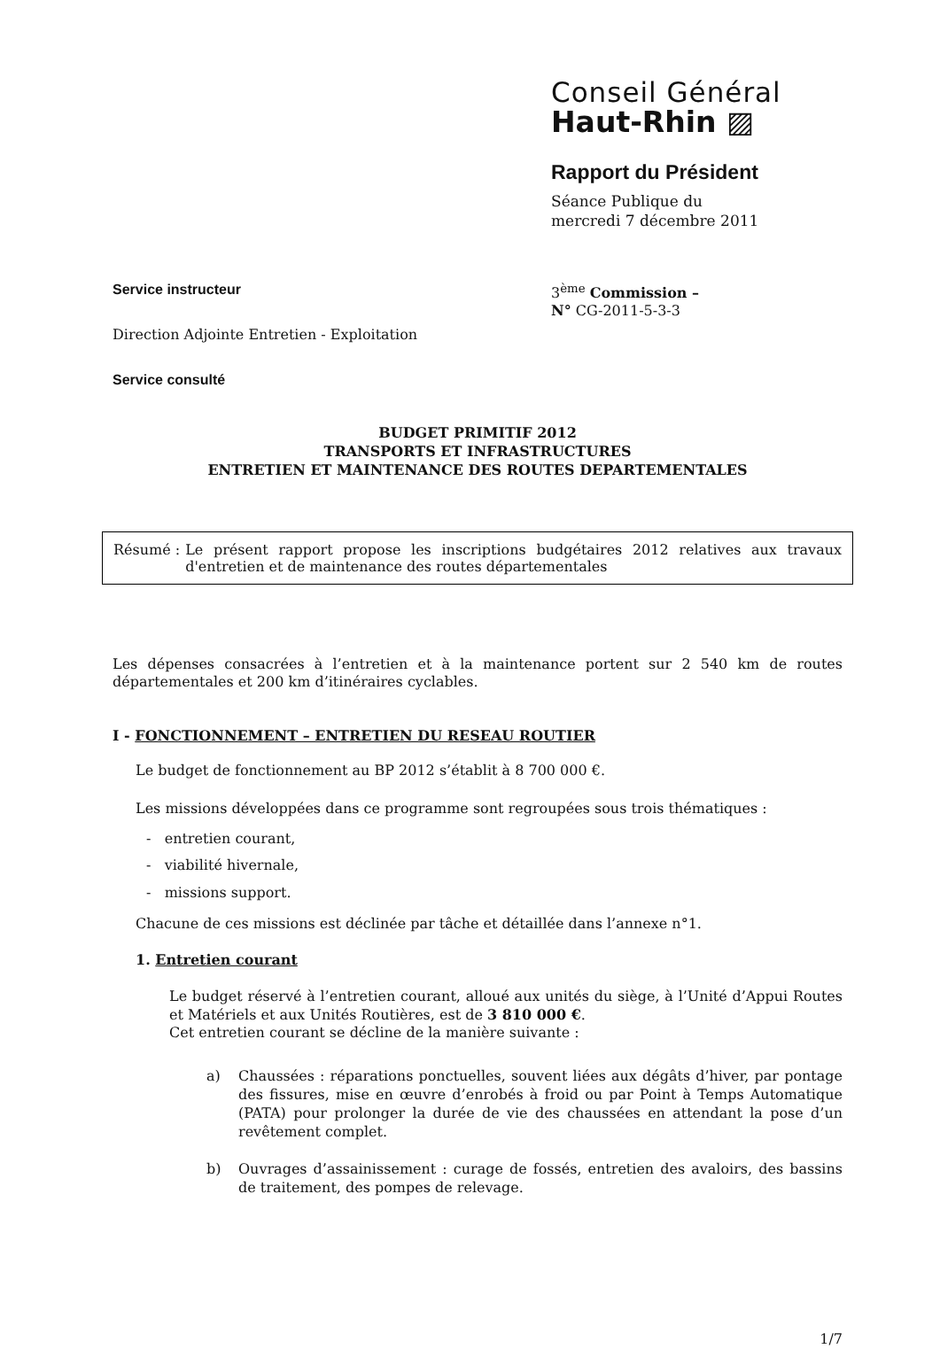Conseil Général
Haut-Rhin ▨
Rapport du Président
Séance Publique du
mercredi 7 décembre 2011
Service instructeur 3<sup>ème</sup> Commission –
N° CG-2011-5-3-3
Direction Adjointe Entretien - Exploitation
Service consulté
BUDGET PRIMITIF 2012
TRANSPORTS ET INFRASTRUCTURES
ENTRETIEN ET MAINTENANCE DES ROUTES DEPARTEMENTALES
Résumé : Le présent rapport propose les inscriptions budgétaires 2012 relatives aux travaux d'entretien et de maintenance des routes départementales
Les dépenses consacrées à l’entretien et à la maintenance portent sur 2 540 km de routes départementales et 200 km d’itinéraires cyclables.
I - FONCTIONNEMENT – ENTRETIEN DU RESEAU ROUTIER
Le budget de fonctionnement au BP 2012 s’établit à 8 700 000 €.
Les missions développées dans ce programme sont regroupées sous trois thématiques :
- entretien courant,
- viabilité hivernale,
- missions support.
Chacune de ces missions est déclinée par tâche et détaillée dans l’annexe n°1.
1. Entretien courant
Le budget réservé à l’entretien courant, alloué aux unités du siège, à l’Unité d’Appui Routes et Matériels et aux Unités Routières, est de 3 810 000 €.
Cet entretien courant se décline de la manière suivante :
a)
Chaussées : réparations ponctuelles, souvent liées aux dégâts d’hiver, par pontage des fissures, mise en œuvre d’enrobés à froid ou par Point à Temps Automatique (PATA) pour prolonger la durée de vie des chaussées en attendant la pose d’un revêtement complet.
b)
Ouvrages d’assainissement : curage de fossés, entretien des avaloirs, des bassins de traitement, des pompes de relevage.
1/7